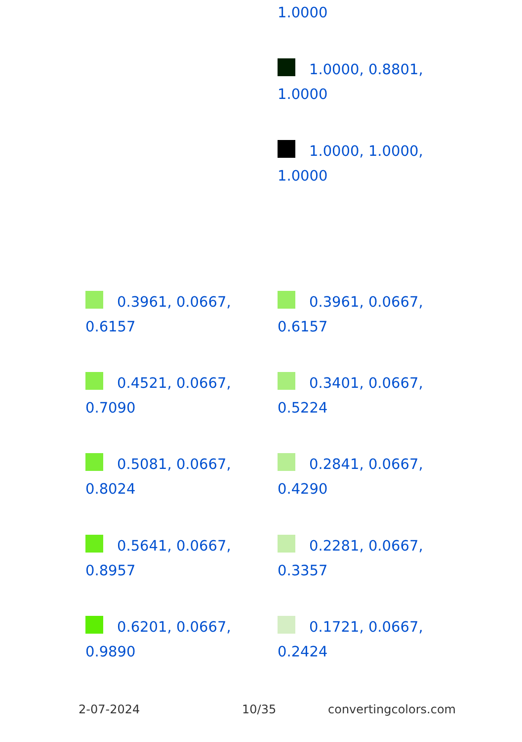1.0000
1.0000, 0.8801, 1.0000
1.0000, 1.0000, 1.0000
0.3961, 0.0667, 0.6157
0.3961, 0.0667, 0.6157
0.4521, 0.0667, 0.7090
0.3401, 0.0667, 0.5224
0.5081, 0.0667, 0.8024
0.2841, 0.0667, 0.4290
0.5641, 0.0667, 0.8957
0.2281, 0.0667, 0.3357
0.6201, 0.0667, 0.9890
0.1721, 0.0667, 0.2424
2-07-2024 10/35 convertingcolors.com